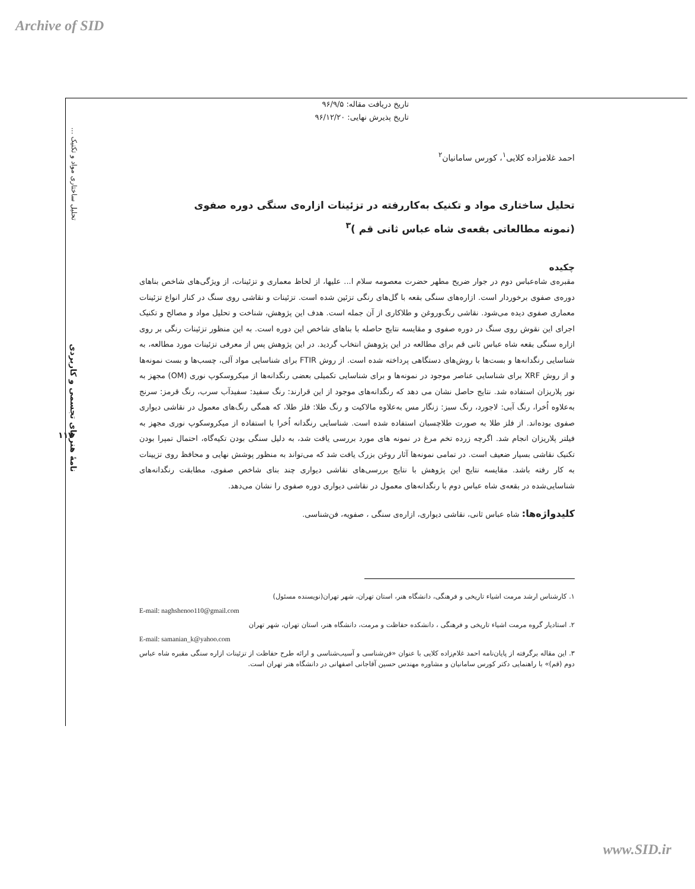Archive of SID
تحلیل ساختاری مواد و تکنیک ...
نامهٔ هنرهای تجسمی و کاربردی
۱۱۷
تاریخ دریافت مقاله: ۹۶/۹/۵
تاریخ پذیرش نهایی: ۹۶/۱۲/۲۰
احمد غلامزاده کلایی<sup>۱</sup>، کورس سامانیان<sup>۲</sup>
تحلیل ساختاری مواد و تکنیک به‌کاررفته در تزئینات ازاره‌ی سنگی دوره صفوی
(نمونه مطالعاتی بقعه‌ی شاه عباس ثانی قم )<sup>۳</sup>
چکیده
مقبره‌ی شاه‌عباس دوم در جوار ضریح مطهر حضرت معصومه سلام ا... علیها، از لحاظ معماری و تزئینات، از ویژگی‌های شاخص بناهای دوره‌ی صفوی برخوردار است. ازاره‌های سنگی بقعه با گل‌های رنگی تزئین شده است. تزئینات و نقاشی روی سنگ در کنار انواع تزئینات معماری صفوی دیده می‌شود. نقاشی رنگ‌وروغن و طلاکاری از آن جمله است. هدف این پژوهش، شناخت و تحلیل مواد و مصالح و تکنیک اجرای این نقوش روی سنگ در دوره صفوی و مقایسه نتایج حاصله با بناهای شاخص این دوره است. به این منظور تزئینات رنگی بر روی ازاره سنگی بقعه شاه عباس ثانی قم برای مطالعه در این پژوهش انتخاب گردید. در این پژوهش پس از معرفی تزئینات مورد مطالعه، به شناسایی رنگدانه‌ها و بست‌ها با روش‌های دستگاهی پرداخته شده است. از روش FTIR برای شناسایی مواد آلی، چسب‌ها و بست نمونه‌ها و از روش XRF برای شناسایی عناصر موجود در نمونه‌ها و برای شناسایی تکمیلی بعضی رنگدانه‌ها از میکروسکوپ نوری (OM) مجهز به نور پلاریزان استفاده شد. نتایج حاصل نشان می دهد که رنگدانه‌های موجود از این قرارند: رنگ سفید: سفیدآب سرب، رنگ قرمز: سرنج به‌علاوه اُخرا، رنگ آبی: لاجورد، رنگ سبز: زنگار مس به‌علاوه مالاکیت و رنگ طلا: فلز طلا، که همگی رنگ‌های معمول در نقاشی دیواری صفوی بوده‌اند. از فلز طلا به صورت طلاچسبان استفاده شده است. شناسایی رنگدانه اُخرا با استفاده از میکروسکوپ نوری مجهز به فیلتر پلاریزان انجام شد. اگرچه زرده تخم مرغ در نمونه های مورد بررسی یافت شد، به دلیل سنگی بودن تکیه‌گاه، احتمال تمپرا بودن تکنیک نقاشی بسیار ضعیف است. در تمامی نمونه‌ها آثار روغن بزرک یافت شد که می‌تواند به منظور پوشش نهایی و محافظ روی تزیینات به کار رفته باشد. مقایسه نتایج این پژوهش با نتایج بررسی‌های نقاشی دیواری چند بنای شاخص صفوی، مطابقت رنگدانه‌های شناسایی‌شده در بقعه‌ی شاه عباس دوم با رنگدانه‌های معمول در نقاشی دیواری دوره صفوی را نشان می‌دهد.
کلیدواژه‌ها: شاه عباس ثانی، نقاشی دیواری، ازاره‌ی سنگی ، صفویه، فن‌شناسی.
۱. کارشناس ارشد مرمت اشیاء تاریخی و فرهنگی، دانشگاه هنر، استان تهران، شهر تهران(نویسنده مسئول)
E-mail: naghshenoo110@gmail.com
۲. استادیار گروه مرمت اشیاء تاریخی و فرهنگی ، دانشکده حفاظت و مرمت، دانشگاه هنر، استان تهران، شهر تهران
E-mail: samanian_k@yahoo.com
۳. این مقاله برگرفته از پایان‌نامه احمد غلام‌زاده کلایی با عنوان «فن‌شناسی و آسیب‌شناسی و ارائه طرح حفاظت از تزئینات ازاره سنگی مقبره شاه عباس دوم (قم)» با راهنمایی دکتر کورس سامانیان و مشاوره مهندس حسین آقاجانی اصفهانی در دانشگاه هنر تهران است.
www.SID.ir